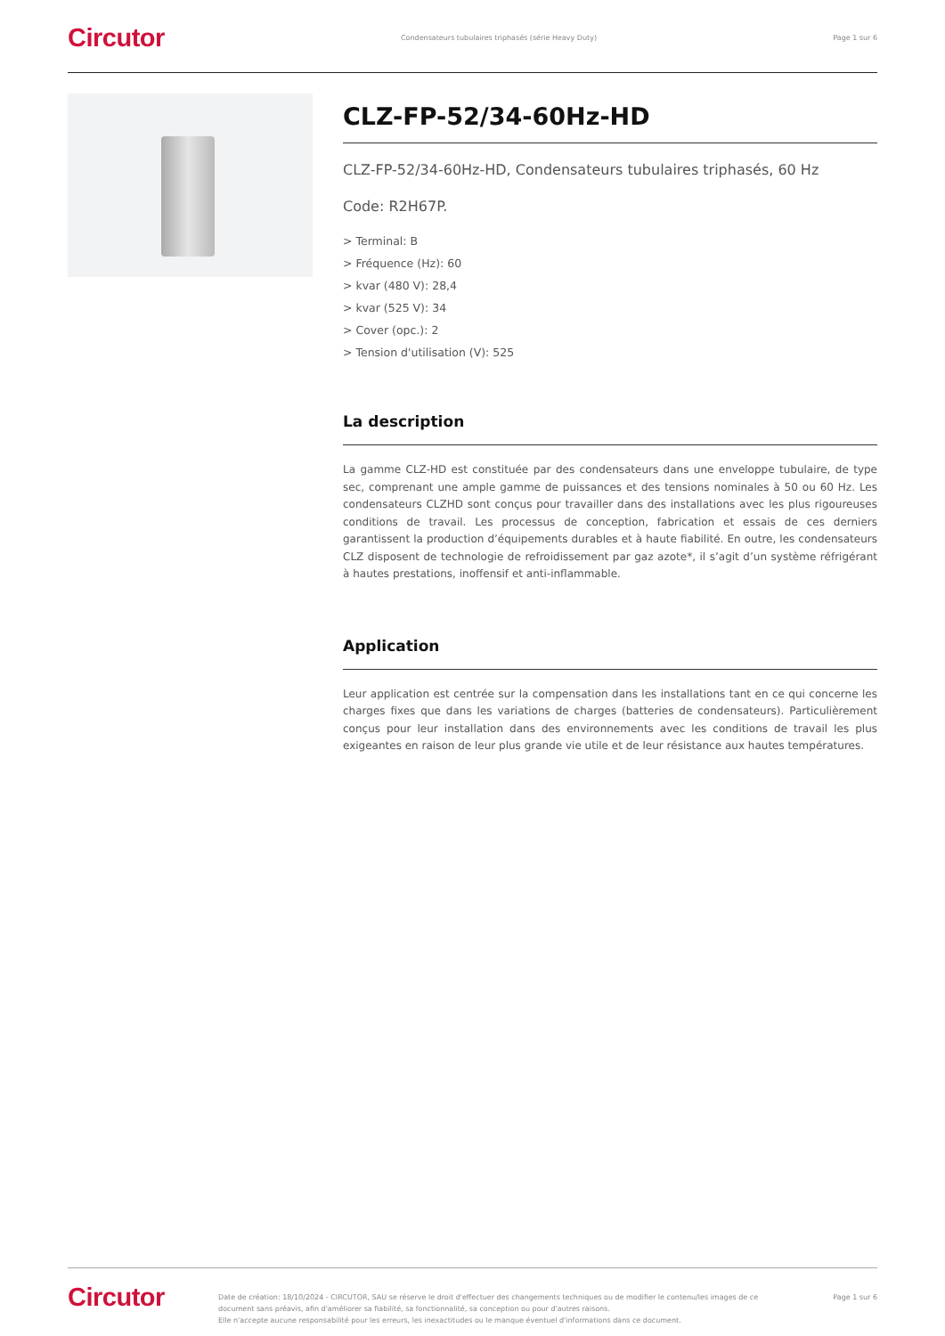Circutor Condensateurs tubulaires triphasés (série Heavy Duty) Page 1 sur 6
CLZ-FP-52/34-60Hz-HD
CLZ-FP-52/34-60Hz-HD, Condensateurs tubulaires triphasés, 60 Hz
Code: R2H67P.
> Terminal: B
> Fréquence (Hz): 60
> kvar (480 V): 28,4
> kvar (525 V): 34
> Cover (opc.): 2
> Tension d'utilisation (V): 525
La description
La gamme CLZ-HD est constituée par des condensateurs dans une enveloppe tubulaire, de type sec, comprenant une ample gamme de puissances et des tensions nominales à 50 ou 60 Hz. Les condensateurs CLZHD sont conçus pour travailler dans des installations avec les plus rigoureuses conditions de travail. Les processus de conception, fabrication et essais de ces derniers garantissent la production d’équipements durables et à haute fiabilité. En outre, les condensateurs CLZ disposent de technologie de refroidissement par gaz azote*, il s’agit d’un système réfrigérant à hautes prestations, inoffensif et anti-inflammable.
Application
Leur application est centrée sur la compensation dans les installations tant en ce qui concerne les charges fixes que dans les variations de charges (batteries de condensateurs). Particulièrement conçus pour leur installation dans des environnements avec les conditions de travail les plus exigeantes en raison de leur plus grande vie utile et de leur résistance aux hautes températures.
Circutor Date de création: 18/10/2024 - CIRCUTOR, SAU se réserve le droit d'effectuer des changements techniques ou de modifier le contenu/les images de ce document sans préavis, afin d'améliorer sa fiabilité, sa fonctionnalité, sa conception ou pour d'autres raisons.
Elle n'accepte aucune responsabilité pour les erreurs, les inexactitudes ou le manque éventuel d'informations dans ce document. Page 1 sur 6